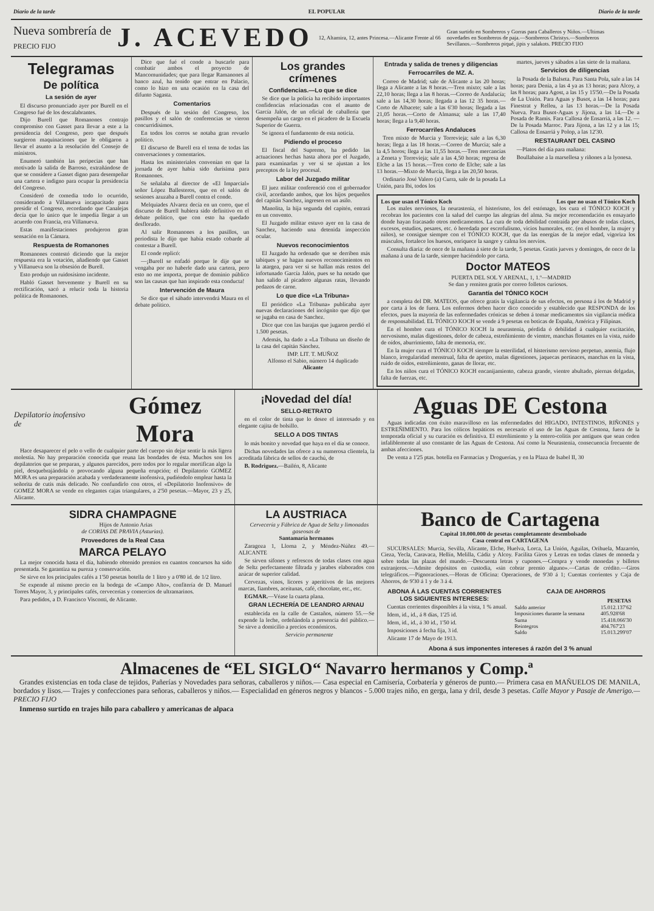Diario de la tarde EL POPULAR Diario de la tarde
Nueva sombrería de
PRECIO FIJO
J. ACEVEDO
12, Altamira, 12, antes Princesa.—Alicante Frente al 66
Gran surtido en Sombreros y Gorras para Caballeros y Niños.—Ultimas novedades en Sombreros de paja.—Sombreros Christys.—Sombreros Sevillanos.—Sombreros piqué, jipis y salakots. PRECIO FIJO
Telegramas
De política
La sesión de ayer
El discurso pronunciado ayer por Burell en el Congreso fué de los descalabrantes.
Dijo Burell que Romanones contrajo compromiso con Gasset para llevar a este a la presidencia del Congreso, pero que después surgieron maquinaciones que le obligaron a llevar el asunto a la resolución del Consejo de ministros.
Enumeró también las peripecias que han motivado la salida de Barroso, extrañándose de que se considere a Gasset digno para desempeñar una cartera e indigno para ocupar la presidencia del Congreso.
Consideró de comedia todo lo ocurrido, considerando a Villanueva incapacitado para presidir el Congreso, recordando que Canalejas decía que lo único que le impedía llegar a un acuerdo con Francia, era Villanueva.
Estas manifestaciones produjeron gran sensación en la Cámara.
Respuesta de Romanones
Romanones contestó diciendo que la mejor respuesta era la votación, añadiendo que Gasset y Villanueva son la obsesión de Burell.
Esto produjo un ruidosísimo incidente.
Habló Gasset brevemente y Burell en su rectificación, sacó a relucir toda la historia política de Romanones.
Dice que fué el conde a buscarle para combatir ambos el proyecto de Mancomunidades; que para llegar Ramanones al banco azul, ha tenido que entrar en Palacio, como lo hizo en una ocasión en la casa del difunto Sagasta.
Comentarios
Después de la sesión del Congreso, los pasillos y el salón de conferencias se vieron concurridísimos.
En todos los corros se notaba gran revuelo político.
El discurso de Burell era el tema de todas las conversaciones y comentarios.
Hasta los ministeriales convenían en que la jornada de ayer había sido durísima para Romanones.
Se señalaba al director de «El Imparcial» señor López Ballesteros, que en el salón de sesiones azuzaba a Burell contra el conde.
Melquiades Alvarez decía en un corro, que el discurso de Burell hubiera sido definitivo en el debate político, que con esto ha quedado desflorado.
Al salir Romanones a los pasillos, un periodista le dijo que había estado cobarde al contestar a Burell.
El conde replicó:
—¡Burell se enfadó porque le dije que se vengaba por no haberle dado una cartera, pero esto no me importa, porque de dominio público son las causas que han inspirado esta conducta!
Intervención de Maura
Se dice que el sábado intervendrá Maura en el debate político.
Los grandes crímenes
Confidencias.—Lo que se dice
Se dice que la policía ha recibido importantes confidencias relacionadas con el asunto de García Jalón, de un oficial de caballería que desempeña un cargo en el picadero de la Escuela Superior de Guerra.
Se ignora el fundamento de esta noticia.
Pidiendo el proceso
El fiscal del Supremo, ha pedido las actuaciones hechas hasta ahora por el Juzgado, para examinarlas y ver si se ajustan a los preceptos de la ley procesal.
Labor del Juzgado militar
El juez militar conferenció con el gobernador civil, acordando ambos, que los hijos pequeños del capitán Sanchez, ingresen en un asilo.
Manolita, la hija segunda del capitén, entrará en un convento.
El Juzgado militar estuvo ayer en la casa de Sanchez, haciendo una detenida inspección ocular.
Nuevos reconocimientos
El Juzgado ha ordenado que se derriben más tabiques y se hagan nuevos reconocimientos en la atargea, para ver si se hallan más restos del infortunado García Jalón, pues se ha notado que han salido al picadero algunas ratas, llevando pedazos de carne.
Lo que dice «La Tribuna»
El periódico «La Tribuna» publicaba ayer nuevas declaraciones del incógnito que dijo que se jugaba en casa de Sanchez.
Dice que con las barajas que jugaron perdió el 1.500 pesetas.
Además, ha dado a «La Tribuna un diseño de la casa del capitán Sánchez.
IMP. LIT. T. MUÑOZ
Alfonso el Sabio, número 14 duplicado
Alicante
Entrada y salida de trenes y diligencias
Ferrocarriles de MZ. A.
Correo de Madrid; sale de Alicante a las 20 horas; llega a Alicante a las 8 horas.—Tren mixto; sale a las 22,10 horas; llega a las 8 horas.—Correo de Andalucía; sale a las 14,30 horas; llegada a las 12 35 horas.—Corto de Albacete; sale a las 6'30 horas; llegada a las 21,05 horas.—Corto de Almansa; sale a las 17,40 horas; llega a la 9,40 horas.
Ferrocarriles Andaluces
Tren mixto de Murcia y Torrevieja; sale a las 6,30 horas; llega a las 18 horas.—Correo de Murcia; sale a la 4,5 horos; llega a las 11,55 horas.—Tren mercancías a Zeneta y Torrevieja; sale a las 4,50 horas; regresa de Elche a las 15 horas.—Tren corto de Elche; sale a las 13 horas.—Mixto de Murcia, llega a las 20,50 horas.
Ordinario José Valero (a) Curra, sale de la posada La Unión, para Ibi, todos los
martes, jueves y sábados a las siete de la mañana.
Servicios de diligencias
la Posada de la Balseta. Para Santa Pola, sale a las 14 horas; para Denia, a las 4 ya as 13 horas; para Alcoy, a las 8 horas; para Agost, a las 15 y 15'50.—De la Posada de La Unión. Para Aguas y Busot, a las 14 horas; para Finestrat y Relleu, a las 13 horas.—De la Posada Nueva. Para Busot-Aguas y Jijona, a las 14.—De a Posada de Ramis. Fara Callosa de Ensarriá, a las 12. —De la Posada Marroc. Para Jijona, a las 12 y a las 15; Callosa de Ensarriá y Polop, a las 12'30.
RESTAURANT DEL CASINO
—Platos del día para mañana:
Boullabaise a la marsellesa y riñones a la lyonesa.
Los que usan el Tónico Koch Los que no usan el Tónico Koch
Los males nerviosos, la neurastenia, el histerismo, los del estómago, los cura el TÓNICO KOCH y recobran los pacientes con la salud del cuerpo las alegrías del alma. Su mejor recomendación es ensayarlo donde hayan fracasado otros medicamentos. La cura de toda debilidad contraída por abusos de todas clases, excesos, estudios, pesares, etc. ó heredada por escrofulismo, vicios humorales, etc. (en el hombre, la mujer y niños), se consigue siempre con el TÓNICO KOCH, que da las energías de la mejor edad, vigoriza los músculos, fortalece los huesos, enriquece la sangre y calma los nervios.
Consulta diaria: de once de la mañana á siete de la tarde, 5 pesetas. Gratis jueves y domingos, de once de la mañana á una de la tarde, siempre haciéndolo por carta.
Doctor MATEOS
PUERTA DEL SOL Y ARENAL, 1, 1.º—MADRID
Se dan y remiten gratis por correo folletos curiosos.
Garantía del TÓNICO KOCH
a completa del DR. MATEOS, que ofrece gratis la vigilancia de sus efectos, en persona á los de Madrid y por carta á los de fuera. Los enfermos deben hacer dico conocido y establecido que RESPONDA de los efectos, pues la mayoría de las enfermedades crónicas se deben á tomar medicamentos sin vigilancia médica de responsabilidad. EL TÓNICO KOCH se vende á 9 pesetas en boticas de España, América y Filipinas.
En el hombre cura el TÓNICO KOCH la neurastenia, pérdida ó debilidad á cualquier excitación, nervosismo, malas digestiones, dolor de cabeza, estreñimiento de vientre, manchas flotantes en la vista, ruido de oídos, aburrimiento, falta de memoria, etc.
En la mujer cura el TÓNICO KOCH siempre la esterilidad, el histerismo nervioso perpetuo, anemia, flujo blanco, irregularidad menstrual, falta de apetito, malas digestiones, jaquecas pertinaces, manchas en la vista, ruido de oídos, estreñimiento, ganas de llorar, etc.
En los niños cura el TÓNICO KOCH encanijamiento, cabeza grande, vientre abultado, piernas delgadas, falta de fuerzas, etc.
Depilatorio inofensivo de Gómez Mora
Hace desaparecer el pelo o vello de cualquier parte del cuerpo sin dejar sentir la más ligera molestia. No hay preparación conocida que reuna las bondades de ésta. Muchos son los depilatorios que se preparan, y algunos parecidos, pero todos por lo regular mortifican algo la piel, desquebrajándola o provocando alguna pequeña erupción; el Depilatorio GOMEZ MORA es una preparación acabada y verdaderamente inofensiva, pudiéndolo emplear hasta la señorita de cutis más delicado. No confundirlo con otros, el «Depilatorio Inofensivo» de GOMEZ MORA se vende en elegantes cajas triangulares, a 2'50 pesetas.—Mayor, 23 y 25, Alicante.
¡Novedad del día!
SELLO-RETRATO
en el color de tinta que lo desee el interesado y en elegante cajita de bolsillo.
SELLO A DOS TINTAS
lo más bonito y novedad que haya en el día se conoce.
Dichas novedades las ofrece a su numerosa clientela, la acreditada fábrica de sellos de cauchú, de
B. Rodriguez.—Bailén, 8, Alicante
Aguas DE Cestona
Aguas indicadas con éxito maravilloso en las enfermedades del HIGADO, INTESTINOS, RIÑONES y ESTREÑIMIENTO. Para los cólicos hepáticos es necesario el uso de las Aguas de Cestona, fuera de la temporada oficial y su curación es definitiva. El estreñimiento y la entero-colitis por antiguos que sean ceden infaliblemente al uso constante de las Aguas de Cestona. Así como la Neurastenia, consecuencia frecuente de ambas afecciones.
De venta a 1'25 ptas. botella en Farmacias y Droguerías, y en la Plaza de Isabel II, 30
SIDRA CHAMPAGNE
Hijos de Antonio Arias
de CORIAS DE PRAVIA (Asturias).
Proveedores de la Real Casa
MARCA PELAYO
La mejor conocida hasta el día, habiendo obtenido premios en cuantos concursos ha sido presentada. Se garantiza su pureza y conservación.
Se sirve en los principales cafés a 1'50 pesetas botella de 1 litro y a 0'80 id. de 1/2 litro.
Se expende al mismo precio en la bodega de «Campo Alto», confitería de D. Manuel Torres Mayor, 3, y principales cafés, cervecerías y comercios de ultramarinos.
Para pedidos, a D. Francisco Visconti, de Alicante.
LA AUSTRIACA
Cervecería y Fábrica de Agua de Seltz y limonadas gaseosas de
Santamaría hermanos
Zaragoza 1, Llorna 2, y Méndez-Núñez 49.—ALICANTE
Se sirven sifones y refrescos de todas clases con agua de Seltz perfectamente filtrada y jarabes elaborados con azúcar de superior calidad.
Cervezas, vinos, licores y aperitivos de las mejores marcas, fiambres, aceitunas, café, chocolate, etc., etc.
EGMAR.—Véase la cuarta plana.
GRAN LECHERÍA DE LEANDRO ARNAU
establecida en la calle de Castaños, número 55.—Se expende la leche, ordeñándola a presencia del público.—Se sirve a domicilio a precios económicos.
Servicio permanente
Banco de Cartagena
Capital 10.000.000 de pesetas completamente desembolsado
Casa central en CARTAGENA
SUCURSALES: Murcia, Sevilla, Alicante, Elche, Huelva, Lorca, La Unión, Aguilas, Orihuela, Mazarrón, Cieza, Yecla, Caravaca, Hellín, Melilla, Cádiz y Alcoy. Facilita Giros y Letras en todas clases de moneda y sobre todas las plazas del mundo.—Descuenta letras y cupones.—Compra y vende monedas y billetes extranjeros.—Admite depósitos en custodia, «sin cobrar premio alguno».—Cartas de crédito.—Giros telegráficos.—Pignoraciones.—Horas de Oficina: Operaciones, de 9'30 á 1; Cuentas corrientes y Caja de Ahorros, de 9'30 á 1 y de 3 á 4.
ABONA Á LAS CUENTAS CORRIENTES LOS SIGUIENTES INTERESES:
Cuentas corrientes disponibles á la vista, 1 % anual.
Idem, id., id., á 8 días, 1'25 id.
Idem, id., id., á 30 id., 1'50 id.
Imposiciones á fecha fija, 3 id.
Alicante 17 de Mayo de 1913.
CAJA DE AHORROS
| | PESETAS |
| --- | --- |
| Saldo anterior | 15.012.137'62 |
| Imposiciones durante la semana | 405.928'68 |
| Suma | 15.418.066'30 |
| Reintegros | 404.767'23 |
| Saldo | 15.013.299'07 |
Abona á sus imponentes intereses á razón del 3 % anual
Almacenes de “EL SIGLO“ Navarro hermanos y Comp.ª
Grandes existencias en toda clase de tejidos, Pañerías y Novedades para señoras, caballeros y niños.— Casa especial en Camisería, Corbatería y géneros de punto.— Primera casa en MAÑUELOS DE MANILA, bordados y lisos.— Trajes y confecciones para señoras, caballeros y niños.— Especialidad en géneros negros y blancos - 5.000 trajes niño, en gerga, lana y dril, desde 3 pesetas. Calle Mayor y Pasaje de Amerigo.— PRECIO FIJO
Inmenso surtido en trajes hilo para caballero y americanas de alpaca